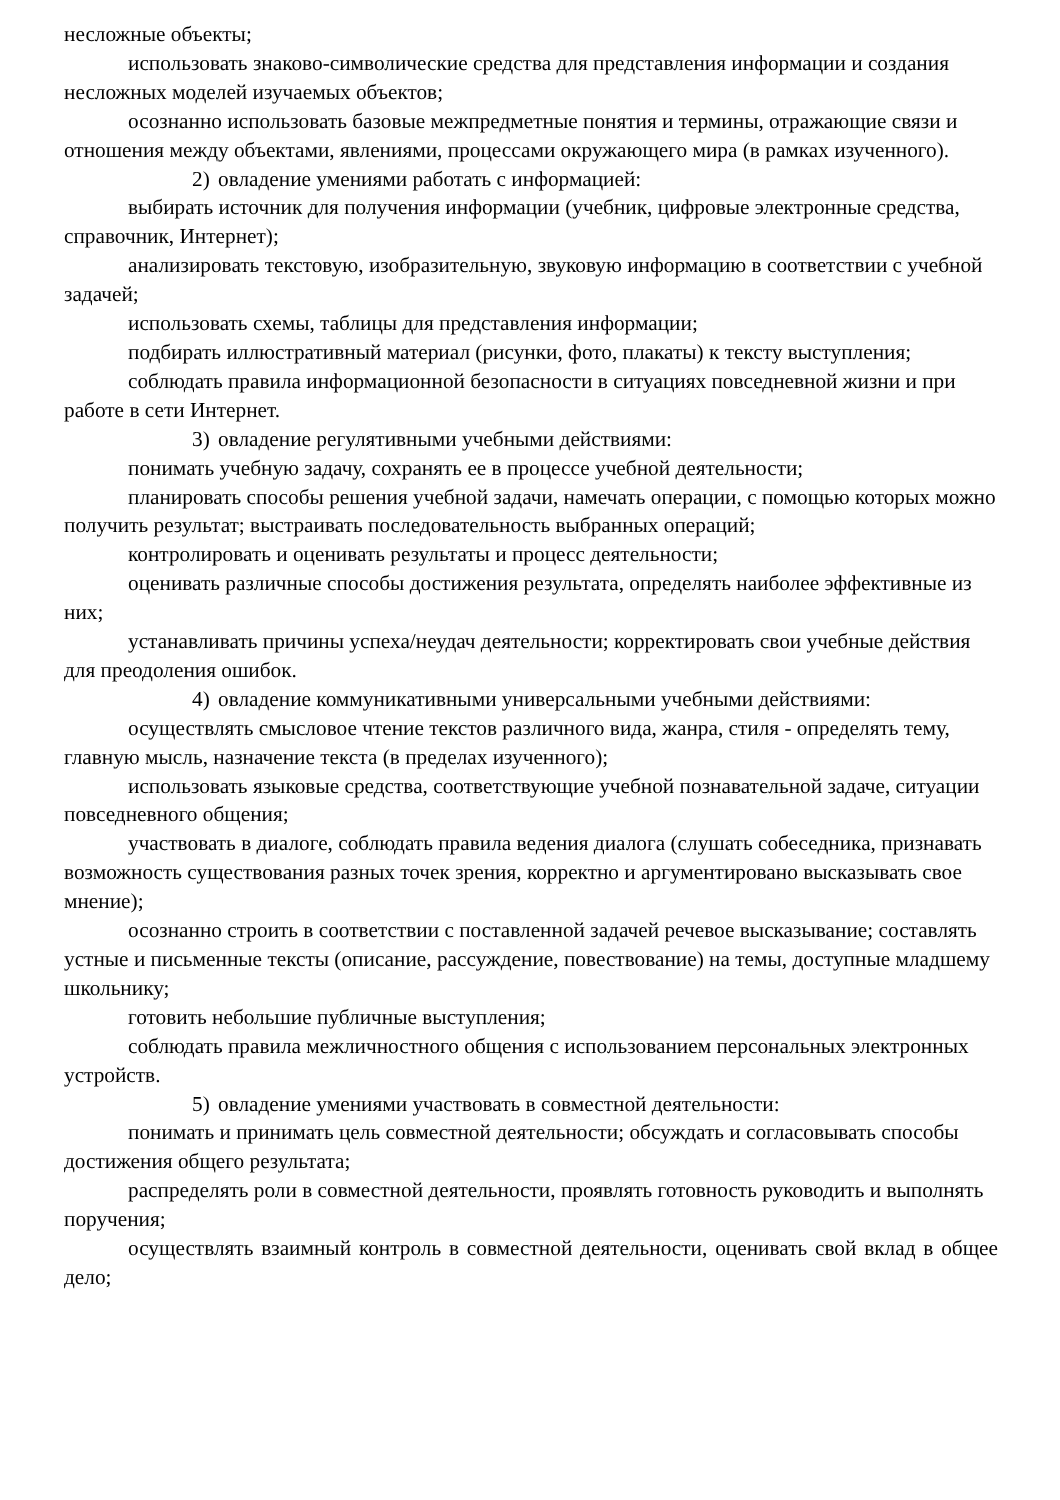несложные объекты;
использовать знаково-символические средства для представления информации и создания несложных моделей изучаемых объектов;
осознанно использовать базовые межпредметные понятия и термины, отражающие связи и отношения между объектами, явлениями, процессами окружающего мира (в рамках изученного).
2) овладение умениями работать с информацией:
выбирать источник для получения информации (учебник, цифровые электронные средства, справочник, Интернет);
анализировать текстовую, изобразительную, звуковую информацию в соответствии с учебной задачей;
использовать схемы, таблицы для представления информации;
подбирать иллюстративный материал (рисунки, фото, плакаты) к тексту выступления;
соблюдать правила информационной безопасности в ситуациях повседневной жизни и при работе в сети Интернет.
3) овладение регулятивными учебными действиями:
понимать учебную задачу, сохранять ее в процессе учебной деятельности;
планировать способы решения учебной задачи, намечать операции, с помощью которых можно получить результат; выстраивать последовательность выбранных операций;
контролировать и оценивать результаты и процесс деятельности;
оценивать различные способы достижения результата, определять наиболее эффективные из них;
устанавливать причины успеха/неудач деятельности; корректировать свои учебные действия для преодоления ошибок.
4) овладение коммуникативными универсальными учебными действиями:
осуществлять смысловое чтение текстов различного вида, жанра, стиля - определять тему, главную мысль, назначение текста (в пределах изученного);
использовать языковые средства, соответствующие учебной познавательной задаче, ситуации повседневного общения;
участвовать в диалоге, соблюдать правила ведения диалога (слушать собеседника, признавать возможность существования разных точек зрения, корректно и аргументировано высказывать свое мнение);
осознанно строить в соответствии с поставленной задачей речевое высказывание; составлять устные и письменные тексты (описание, рассуждение, повествование) на темы, доступные младшему школьнику;
готовить небольшие публичные выступления;
соблюдать правила межличностного общения с использованием персональных электронных устройств.
5) овладение умениями участвовать в совместной деятельности:
понимать и принимать цель совместной деятельности; обсуждать и согласовывать способы достижения общего результата;
распределять роли в совместной деятельности, проявлять готовность руководить и выполнять поручения;
осуществлять взаимный контроль в совместной деятельности, оценивать свой вклад в общее дело;